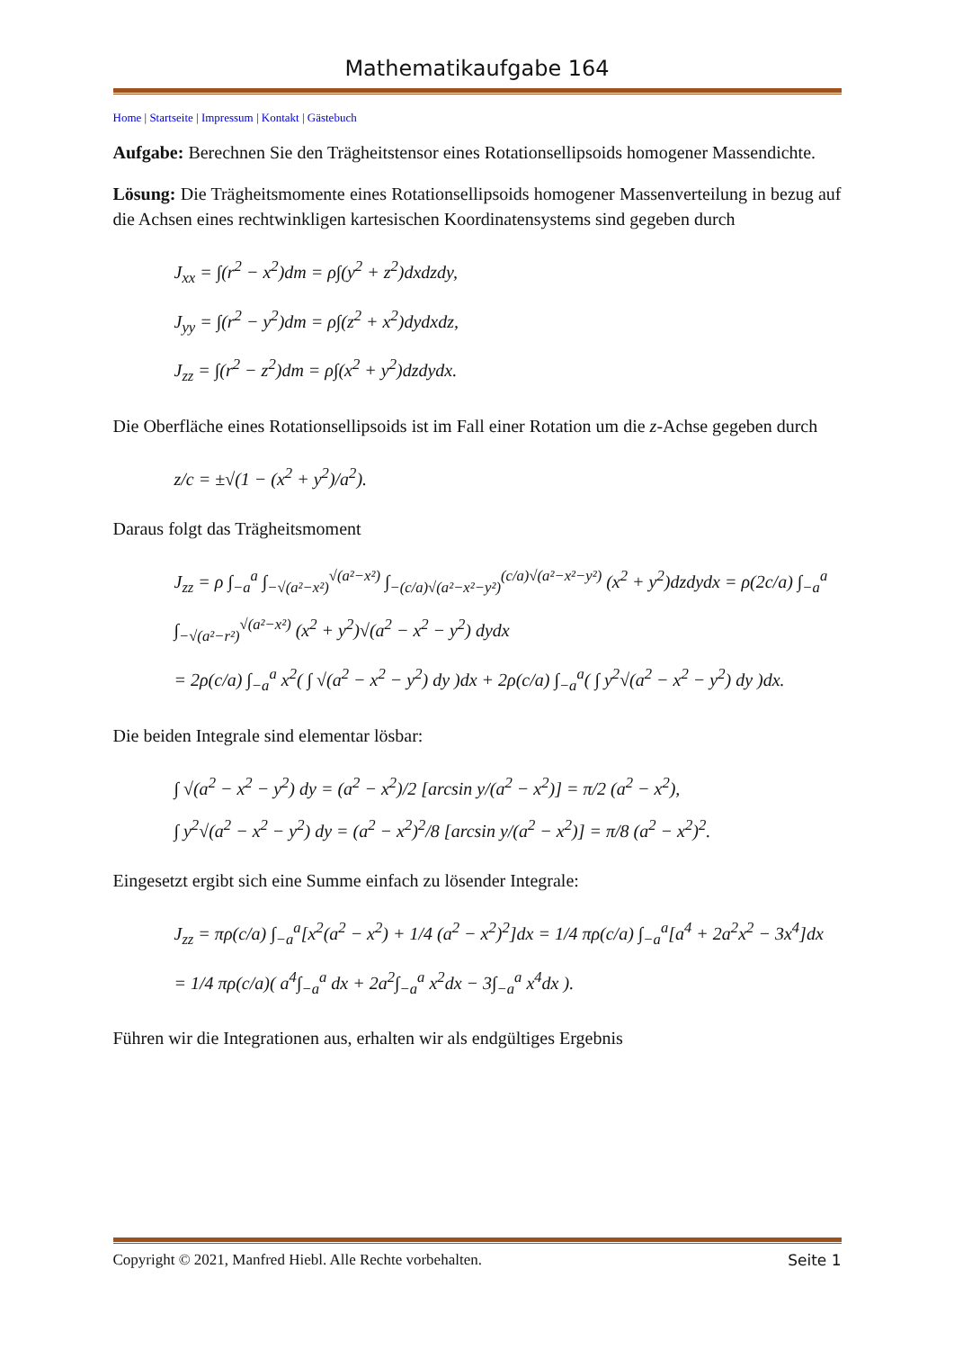Mathematikaufgabe 164
Home | Startseite | Impressum | Kontakt | Gästebuch
Aufgabe: Berechnen Sie den Trägheitstensor eines Rotationsellipsoids homogener Massen­dichte.
Lösung: Die Trägheitsmomente eines Rotationsellipsoids homogener Massenverteilung in be­zug auf die Achsen eines rechtwinkligen kartesischen Koordinatensystems sind gegeben durch
J<sub>xx</sub> = ∫(r<sup>2</sup> − x<sup>2</sup>)dm = ρ∫(y<sup>2</sup> + z<sup>2</sup>)dxdzdy,
J<sub>yy</sub> = ∫(r<sup>2</sup> − y<sup>2</sup>)dm = ρ∫(z<sup>2</sup> + x<sup>2</sup>)dydxdz,
J<sub>zz</sub> = ∫(r<sup>2</sup> − z<sup>2</sup>)dm = ρ∫(x<sup>2</sup> + y<sup>2</sup>)dzdydx.
Die Oberfläche eines Rotationsellipsoids ist im Fall einer Rotation um die z-Achse gegeben durch
z/c = ±√(1 − (x<sup>2</sup> + y<sup>2</sup>)/a<sup>2</sup>).
Daraus folgt das Trägheitsmoment
J<sub>zz</sub> = ρ ∫<sub>−a</sub><sup>a</sup> ∫<sub>−√(a²−x²)</sub><sup>√(a²−x²)</sup> ∫<sub>−(c/a)√(a²−x²−y²)</sub><sup>(c/a)√(a²−x²−y²)</sup> (x<sup>2</sup> + y<sup>2</sup>)dzdydx = ρ(2c/a) ∫<sub>−a</sub><sup>a</sup> ∫<sub>−√(a²−r²)</sub><sup>√(a²−x²)</sup> (x<sup>2</sup> + y<sup>2</sup>)√(a<sup>2</sup> − x<sup>2</sup> − y<sup>2</sup>) dydx
= 2ρ(c/a) ∫<sub>−a</sub><sup>a</sup> x<sup>2</sup>( ∫ √(a<sup>2</sup> − x<sup>2</sup> − y<sup>2</sup>) dy )dx + 2ρ(c/a) ∫<sub>−a</sub><sup>a</sup>( ∫ y<sup>2</sup>√(a<sup>2</sup> − x<sup>2</sup> − y<sup>2</sup>) dy )dx.
Die beiden Integrale sind elementar lösbar:
∫ √(a<sup>2</sup> − x<sup>2</sup> − y<sup>2</sup>) dy = (a<sup>2</sup> − x<sup>2</sup>)/2 [arcsin y/(a<sup>2</sup> − x<sup>2</sup>)] = π/2 (a<sup>2</sup> − x<sup>2</sup>),
∫ y<sup>2</sup>√(a<sup>2</sup> − x<sup>2</sup> − y<sup>2</sup>) dy = (a<sup>2</sup> − x<sup>2</sup>)<sup>2</sup>/8 [arcsin y/(a<sup>2</sup> − x<sup>2</sup>)] = π/8 (a<sup>2</sup> − x<sup>2</sup>)<sup>2</sup>.
Eingesetzt ergibt sich eine Summe einfach zu lösender Integrale:
J<sub>zz</sub> = πρ(c/a) ∫<sub>−a</sub><sup>a</sup>[x<sup>2</sup>(a<sup>2</sup> − x<sup>2</sup>) + 1/4 (a<sup>2</sup> − x<sup>2</sup>)<sup>2</sup>]dx = 1/4 πρ(c/a) ∫<sub>−a</sub><sup>a</sup>[a<sup>4</sup> + 2a<sup>2</sup>x<sup>2</sup> − 3x<sup>4</sup>]dx
= 1/4 πρ(c/a)( a<sup>4</sup>∫<sub>−a</sub><sup>a</sup> dx + 2a<sup>2</sup>∫<sub>−a</sub><sup>a</sup> x<sup>2</sup>dx − 3∫<sub>−a</sub><sup>a</sup> x<sup>4</sup>dx ).
Führen wir die Integrationen aus, erhalten wir als endgültiges Ergebnis
Copyright © 2021, Manfred Hiebl. Alle Rechte vorbehalten. Seite 1